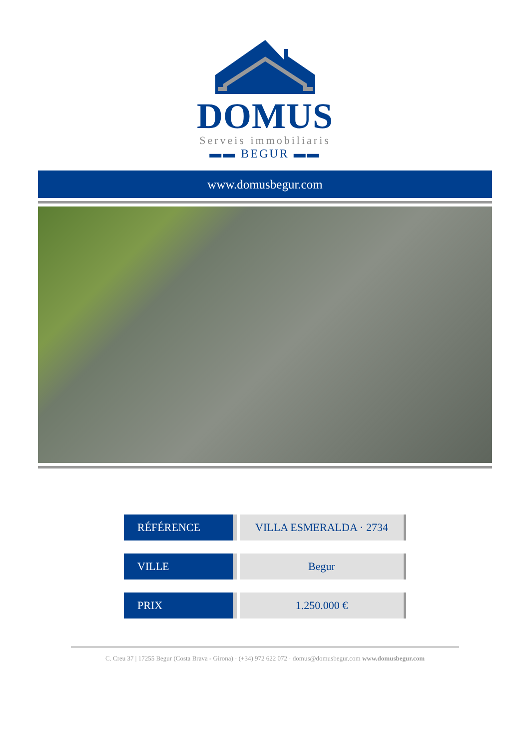DOMUS
Serveis immobiliaris
▬▬ BEGUR ▬▬
www.domusbegur.com
| RÉFÉRENCE | VILLA ESMERALDA · 2734 |
| VILLE | Begur |
| PRIX | 1.250.000 € |
C. Creu 37 | 17255 Begur (Costa Brava - Girona) · (+34) 972 622 072 · domus@domusbegur.com www.domusbegur.com